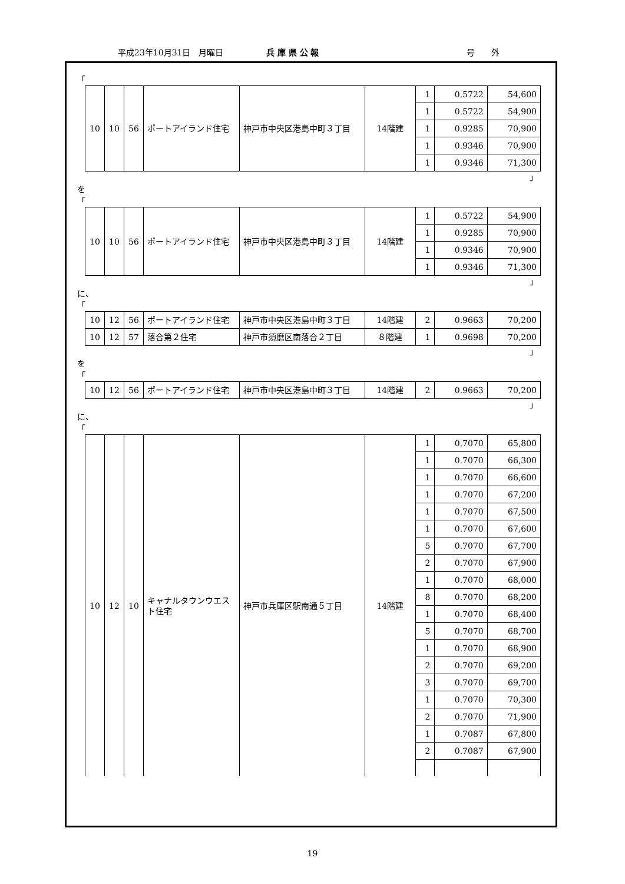平成23年10月31日　月曜日 兵 庫 県 公 報 号　　外
「
| 10 | 10 | 56 | ポートアイランド住宅 | 神戸市中央区港島中町３丁目 | 14階建 | 1 | 0.5722 | 54,600 |
| | | | | | | 1 | 0.5722 | 54,900 |
| | | | | | | 1 | 0.9285 | 70,900 |
| | | | | | | 1 | 0.9346 | 70,900 |
| | | | | | | 1 | 0.9346 | 71,300 |
」
を
「
| 10 | 10 | 56 | ポートアイランド住宅 | 神戸市中央区港島中町３丁目 | 14階建 | 1 | 0.5722 | 54,900 |
| | | | | | | 1 | 0.9285 | 70,900 |
| | | | | | | 1 | 0.9346 | 70,900 |
| | | | | | | 1 | 0.9346 | 71,300 |
」
に、
「
| 10 | 12 | 56 | ポートアイランド住宅 | 神戸市中央区港島中町３丁目 | 14階建 | 2 | 0.9663 | 70,200 |
| 10 | 12 | 57 | 落合第２住宅 | 神戸市須磨区南落合２丁目 | ８階建 | 1 | 0.9698 | 70,200 |
」
を
「
| 10 | 12 | 56 | ポートアイランド住宅 | 神戸市中央区港島中町３丁目 | 14階建 | 2 | 0.9663 | 70,200 |
」
に、
「
| 10 | 12 | 10 | キャナルタウンウエスト住宅 | 神戸市兵庫区駅南通５丁目 | 14階建 | 1 | 0.7070 | 65,800 |
| | | | | | | 1 | 0.7070 | 66,300 |
| | | | | | | 1 | 0.7070 | 66,600 |
| | | | | | | 1 | 0.7070 | 67,200 |
| | | | | | | 1 | 0.7070 | 67,500 |
| | | | | | | 1 | 0.7070 | 67,600 |
| | | | | | | 5 | 0.7070 | 67,700 |
| | | | | | | 2 | 0.7070 | 67,900 |
| | | | | | | 1 | 0.7070 | 68,000 |
| | | | | | | 8 | 0.7070 | 68,200 |
| | | | | | | 1 | 0.7070 | 68,400 |
| | | | | | | 5 | 0.7070 | 68,700 |
| | | | | | | 1 | 0.7070 | 68,900 |
| | | | | | | 2 | 0.7070 | 69,200 |
| | | | | | | 3 | 0.7070 | 69,700 |
| | | | | | | 1 | 0.7070 | 70,300 |
| | | | | | | 2 | 0.7070 | 71,900 |
| | | | | | | 1 | 0.7087 | 67,800 |
| | | | | | | 2 | 0.7087 | 67,900 |
19